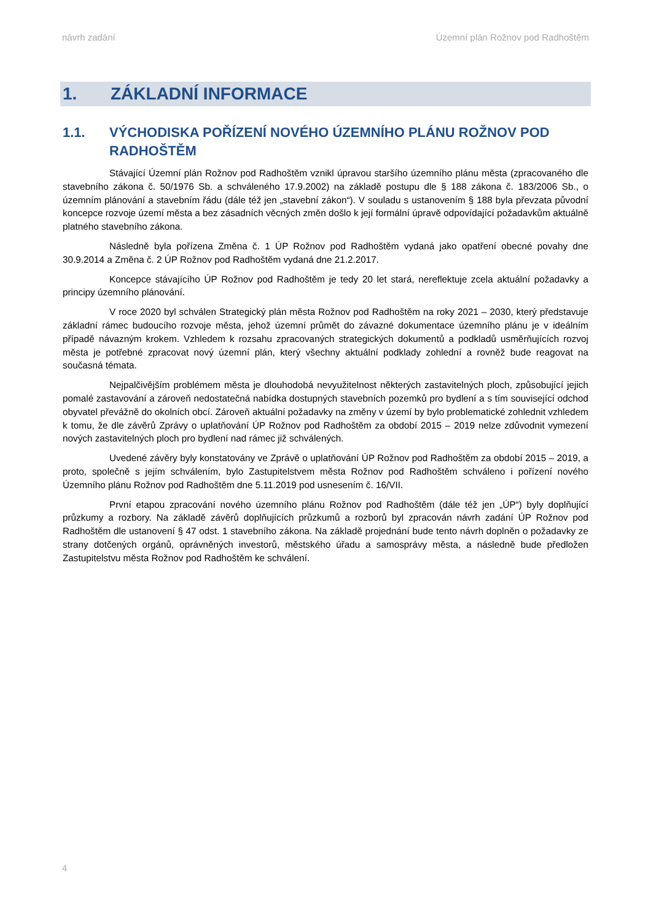návrh zadání Územní plán Rožnov pod Radhoštěm
1. ZÁKLADNÍ INFORMACE
1.1. VÝCHODISKA POŘÍZENÍ NOVÉHO ÚZEMNÍHO PLÁNU ROŽNOV POD RADHOŠTĚM
Stávající Územní plán Rožnov pod Radhoštěm vznikl úpravou staršího územního plánu města (zpracovaného dle stavebního zákona č. 50/1976 Sb. a schváleného 17.9.2002) na základě postupu dle § 188 zákona č. 183/2006 Sb., o územním plánování a stavebním řádu (dále též jen „stavební zákon“). V souladu s ustanovením § 188 byla převzata původní koncepce rozvoje území města a bez zásadních věcných změn došlo k její formální úpravě odpovídající požadavkům aktuálně platného stavebního zákona.
Následně byla pořízena Změna č. 1 ÚP Rožnov pod Radhoštěm vydaná jako opatření obecné povahy dne 30.9.2014 a Změna č. 2 ÚP Rožnov pod Radhoštěm vydaná dne 21.2.2017.
Koncepce stávajícího ÚP Rožnov pod Radhoštěm je tedy 20 let stará, nereflektuje zcela aktuální požadavky a principy územního plánování.
V roce 2020 byl schválen Strategický plán města Rožnov pod Radhoštěm na roky 2021 – 2030, který představuje základní rámec budoucího rozvoje města, jehož územní průmět do závazné dokumentace územního plánu je v ideálním případě návazným krokem. Vzhledem k rozsahu zpracovaných strategických dokumentů a podkladů usměrňujících rozvoj města je potřebné zpracovat nový územní plán, který všechny aktuální podklady zohlední a rovněž bude reagovat na současná témata.
Nejpalčivějším problémem města je dlouhodobá nevyužitelnost některých zastavitelných ploch, způsobující jejich pomalé zastavování a zároveň nedostatečná nabídka dostupných stavebních pozemků pro bydlení a s tím související odchod obyvatel převážně do okolních obcí. Zároveň aktuální požadavky na změny v území by bylo problematické zohlednit vzhledem k tomu, že dle závěrů Zprávy o uplatňování ÚP Rožnov pod Radhoštěm za období 2015 – 2019 nelze zdůvodnit vymezení nových zastavitelných ploch pro bydlení nad rámec již schválených.
Uvedené závěry byly konstatovány ve Zprávě o uplatňování ÚP Rožnov pod Radhoštěm za období 2015 – 2019, a proto, společně s jejím schválením, bylo Zastupitelstvem města Rožnov pod Radhoštěm schváleno i pořízení nového Územního plánu Rožnov pod Radhoštěm dne 5.11.2019 pod usnesením č. 16/VII.
První etapou zpracování nového územního plánu Rožnov pod Radhoštěm (dále též jen „ÚP“) byly doplňující průzkumy a rozbory. Na základě závěrů doplňujících průzkumů a rozborů byl zpracován návrh zadání ÚP Rožnov pod Radhoštěm dle ustanovení § 47 odst. 1 stavebního zákona. Na základě projednání bude tento návrh doplněn o požadavky ze strany dotčených orgánů, oprávněných investorů, městského úřadu a samosprávy města, a následně bude předložen Zastupitelstvu města Rožnov pod Radhoštěm ke schválení.
4